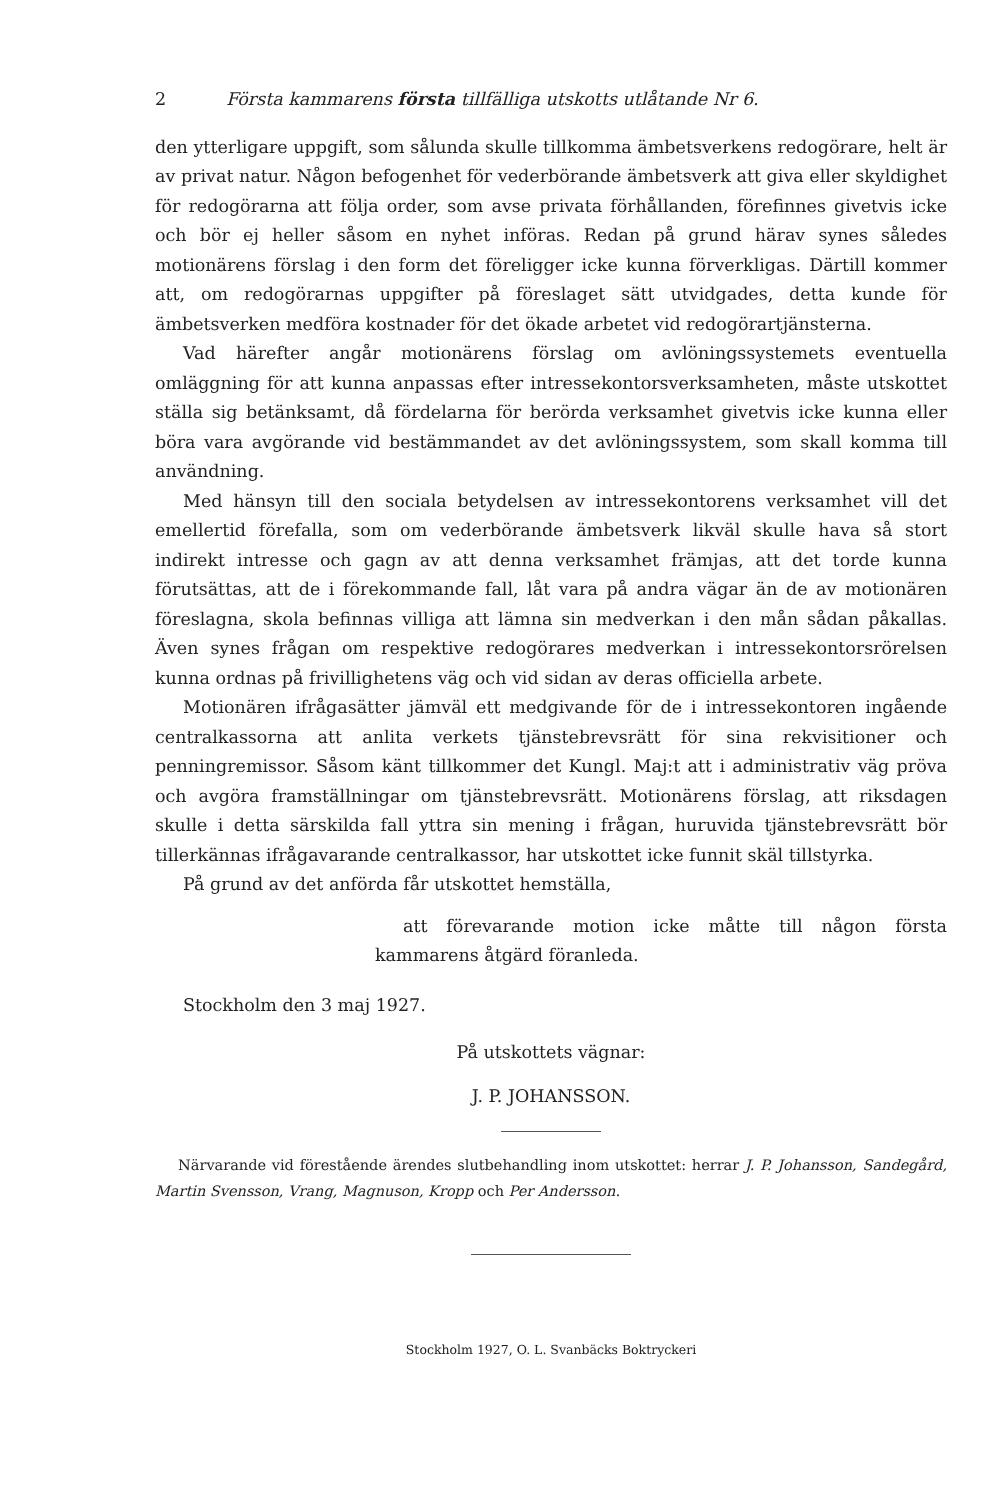2 Första kammarens första tillfälliga utskotts utlåtande Nr 6.
den ytterligare uppgift, som sålunda skulle tillkomma ämbetsverkens redogörare, helt är av privat natur. Någon befogenhet för vederbörande ämbetsverk att giva eller skyldighet för redogörarna att följa order, som avse privata förhållanden, förefinnes givetvis icke och bör ej heller såsom en nyhet införas. Redan på grund härav synes således motionärens förslag i den form det föreligger icke kunna förverkligas. Därtill kommer att, om redogörarnas uppgifter på föreslaget sätt utvidgades, detta kunde för ämbetsverken medföra kostnader för det ökade arbetet vid redogörartjänsterna.
Vad härefter angår motionärens förslag om avlöningssystemets eventuella omläggning för att kunna anpassas efter intressekontorsverksamheten, måste utskottet ställa sig betänksamt, då fördelarna för berörda verksamhet givetvis icke kunna eller böra vara avgörande vid bestämmandet av det avlöningssystem, som skall komma till användning.
Med hänsyn till den sociala betydelsen av intressekontorens verksamhet vill det emellertid förefalla, som om vederbörande ämbetsverk likväl skulle hava så stort indirekt intresse och gagn av att denna verksamhet främjas, att det torde kunna förutsättas, att de i förekommande fall, låt vara på andra vägar än de av motionären föreslagna, skola befinnas villiga att lämna sin medverkan i den mån sådan påkallas. Även synes frågan om respektive redogörares medverkan i intressekontorsrörelsen kunna ordnas på frivillighetens väg och vid sidan av deras officiella arbete.
Motionären ifrågasätter jämväl ett medgivande för de i intressekontoren ingående centralkassorna att anlita verkets tjänstebrevsrätt för sina rekvisitioner och penningremissor. Såsom känt tillkommer det Kungl. Maj:t att i administrativ väg pröva och avgöra framställningar om tjänstebrevsrätt. Motionärens förslag, att riksdagen skulle i detta särskilda fall yttra sin mening i frågan, huruvida tjänstebrevsrätt bör tillerkännas ifrågavarande centralkassor, har utskottet icke funnit skäl tillstyrka.
På grund av det anförda får utskottet hemställa,
att förevarande motion icke måtte till någon första kammarens åtgärd föranleda.
Stockholm den 3 maj 1927.
På utskottets vägnar:
J. P. JOHANSSON.
Närvarande vid förestående ärendes slutbehandling inom utskottet: herrar J. P. Johansson, Sandegård, Martin Svensson, Vrang, Magnuson, Kropp och Per Andersson.
Stockholm 1927, O. L. Svanbäcks Boktryckeri